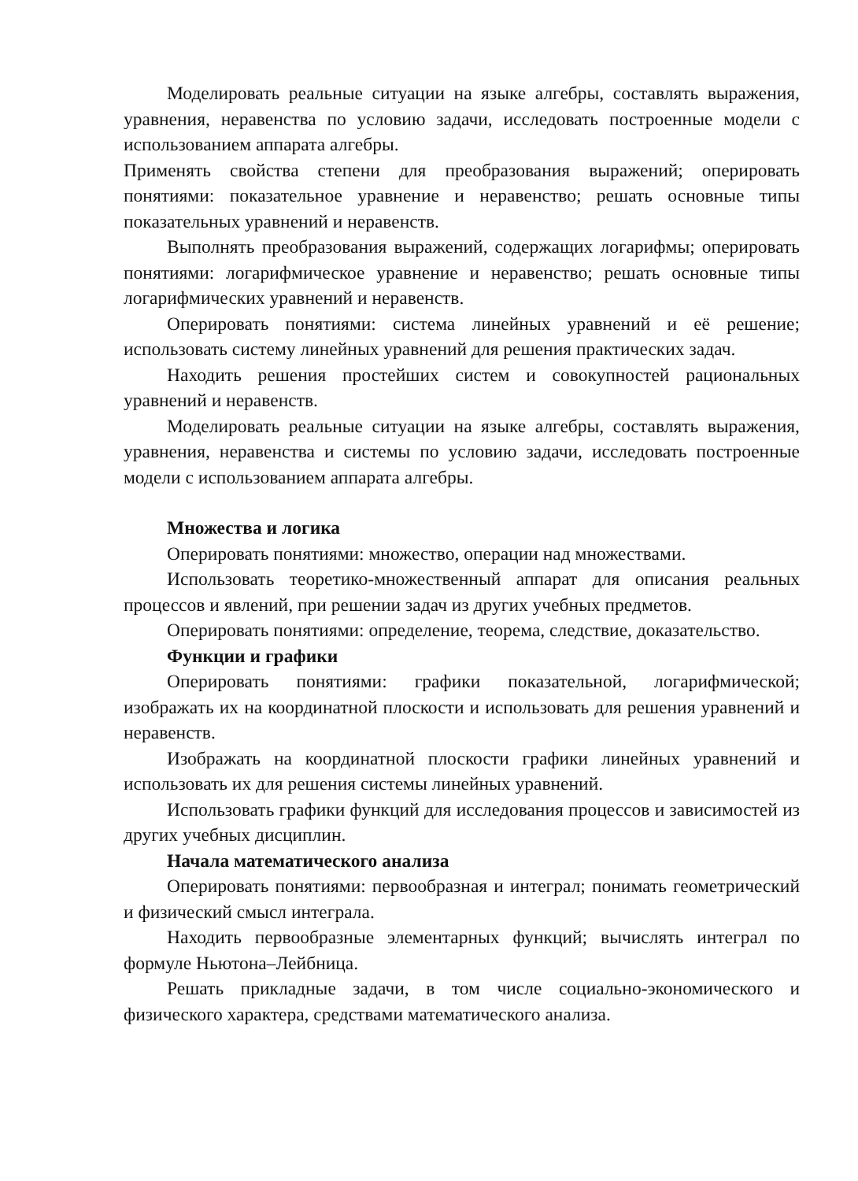Моделировать реальные ситуации на языке алгебры, составлять выражения, уравнения, неравенства по условию задачи, исследовать построенные модели с использованием аппарата алгебры.
Применять свойства степени для преобразования выражений; оперировать понятиями: показательное уравнение и неравенство; решать основные типы показательных уравнений и неравенств.
Выполнять преобразования выражений, содержащих логарифмы; оперировать понятиями: логарифмическое уравнение и неравенство; решать основные типы логарифмических уравнений и неравенств.
Оперировать понятиями: система линейных уравнений и её решение; использовать систему линейных уравнений для решения практических задач.
Находить решения простейших систем и совокупностей рациональных уравнений и неравенств.
Моделировать реальные ситуации на языке алгебры, составлять выражения, уравнения, неравенства и системы по условию задачи, исследовать построенные модели с использованием аппарата алгебры.
Множества и логика
Оперировать понятиями: множество, операции над множествами.
Использовать теоретико-множественный аппарат для описания реальных процессов и явлений, при решении задач из других учебных предметов.
Оперировать понятиями: определение, теорема, следствие, доказательство.
Функции и графики
Оперировать понятиями: графики показательной, логарифмической; изображать их на координатной плоскости и использовать для решения уравнений и неравенств.
Изображать на координатной плоскости графики линейных уравнений и использовать их для решения системы линейных уравнений.
Использовать графики функций для исследования процессов и зависимостей из других учебных дисциплин.
Начала математического анализа
Оперировать понятиями: первообразная и интеграл; понимать геометрический и физический смысл интеграла.
Находить первообразные элементарных функций; вычислять интеграл по формуле Ньютона–Лейбница.
Решать прикладные задачи, в том числе социально-экономического и физического характера, средствами математического анализа.